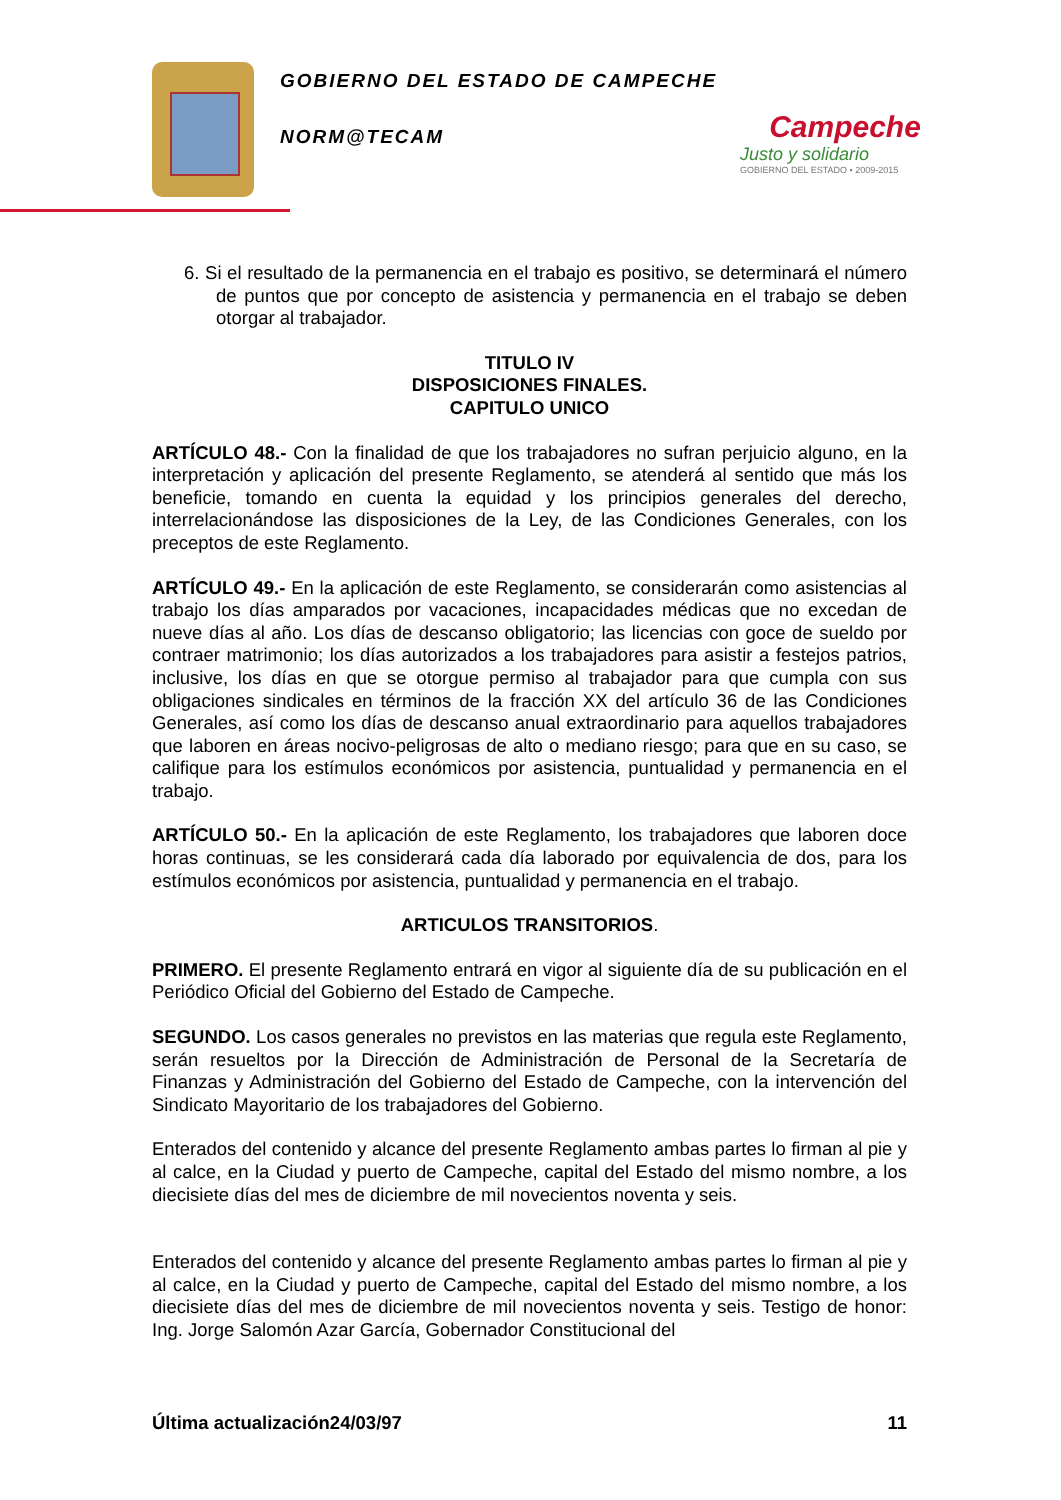GOBIERNO DEL ESTADO DE CAMPECHE
NORM@TECAM
Campeche
Justo y solidario
GOBIERNO DEL ESTADO • 2009-2015
6. Si el resultado de la permanencia en el trabajo es positivo, se determinará el número de puntos que por concepto de asistencia y permanencia en el trabajo se deben otorgar al trabajador.
TITULO IV
DISPOSICIONES FINALES.
CAPITULO UNICO
ARTÍCULO 48.- Con la finalidad de que los trabajadores no sufran perjuicio alguno, en la interpretación y aplicación del presente Reglamento, se atenderá al sentido que más los beneficie, tomando en cuenta la equidad y los principios generales del derecho, interrelacionándose las disposiciones de la Ley, de las Condiciones Generales, con los preceptos de este Reglamento.
ARTÍCULO 49.- En la aplicación de este Reglamento, se considerarán como asistencias al trabajo los días amparados por vacaciones, incapacidades médicas que no excedan de nueve días al año. Los días de descanso obligatorio; las licencias con goce de sueldo por contraer matrimonio; los días autorizados a los trabajadores para asistir a festejos patrios, inclusive, los días en que se otorgue permiso al trabajador para que cumpla con sus obligaciones sindicales en términos de la fracción XX del artículo 36 de las Condiciones Generales, así como los días de descanso anual extraordinario para aquellos trabajadores que laboren en áreas nocivo-peligrosas de alto o mediano riesgo; para que en su caso, se califique para los estímulos económicos por asistencia, puntualidad y permanencia en el trabajo.
ARTÍCULO 50.- En la aplicación de este Reglamento, los trabajadores que laboren doce horas continuas, se les considerará cada día laborado por equivalencia de dos, para los estímulos económicos por asistencia, puntualidad y permanencia en el trabajo.
ARTICULOS TRANSITORIOS.
PRIMERO. El presente Reglamento entrará en vigor al siguiente día de su publicación en el Periódico Oficial del Gobierno del Estado de Campeche.
SEGUNDO. Los casos generales no previstos en las materias que regula este Reglamento, serán resueltos por la Dirección de Administración de Personal de la Secretaría de Finanzas y Administración del Gobierno del Estado de Campeche, con la intervención del Sindicato Mayoritario de los trabajadores del Gobierno.
Enterados del contenido y alcance del presente Reglamento ambas partes lo firman al pie y al calce, en la Ciudad y puerto de Campeche, capital del Estado del mismo nombre, a los diecisiete días del mes de diciembre de mil novecientos noventa y seis.
Enterados del contenido y alcance del presente Reglamento ambas partes lo firman al pie y al calce, en la Ciudad y puerto de Campeche, capital del Estado del mismo nombre, a los diecisiete días del mes de diciembre de mil novecientos noventa y seis. Testigo de honor: Ing. Jorge Salomón Azar García, Gobernador Constitucional del
Última actualización24/03/97 11